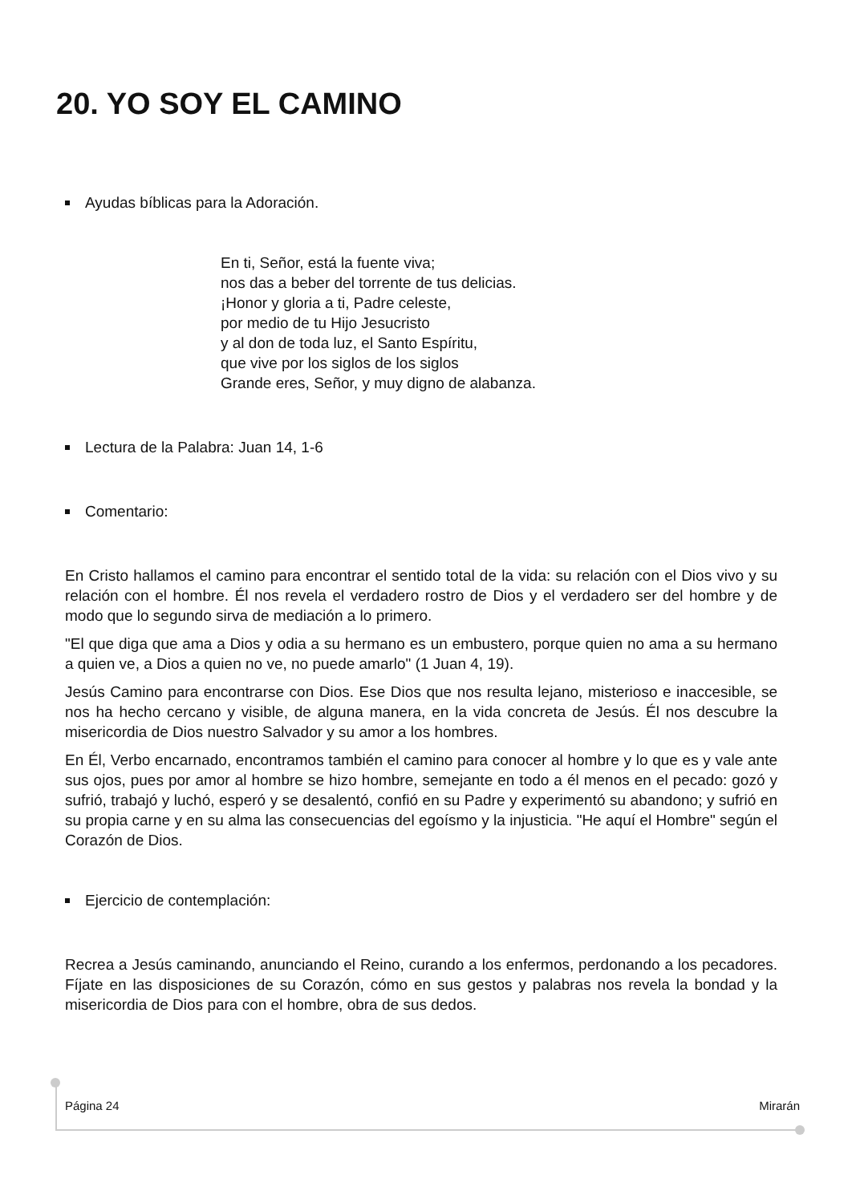20. YO SOY EL CAMINO
Ayudas bíblicas para la Adoración.
En ti, Señor, está la fuente viva;
nos das a beber del torrente de tus delicias.
¡Honor y gloria a ti, Padre celeste,
por medio de tu Hijo Jesucristo
y al don de toda luz, el Santo Espíritu,
que vive por los siglos de los siglos
Grande eres, Señor, y muy digno de alabanza.
Lectura de la Palabra: Juan 14, 1-6
Comentario:
En Cristo hallamos el camino para encontrar el sentido total de la vida: su relación con el Dios vivo y su relación con el hombre. Él nos revela el verdadero rostro de Dios y el verdadero ser del hombre y de modo que lo segundo sirva de mediación a lo primero.
"El que diga que ama a Dios y odia a su hermano es un embustero, porque quien no ama a su hermano a quien ve, a Dios a quien no ve, no puede amarlo" (1 Juan 4, 19).
Jesús Camino para encontrarse con Dios. Ese Dios que nos resulta lejano, misterioso e inaccesible, se nos ha hecho cercano y visible, de alguna manera, en la vida concreta de Jesús. Él nos descubre la misericordia de Dios nuestro Salvador y su amor a los hombres.
En Él, Verbo encarnado, encontramos también el camino para conocer al hombre y lo que es y vale ante sus ojos, pues por amor al hombre se hizo hombre, semejante en todo a él menos en el pecado: gozó y sufrió, trabajó y luchó, esperó y se desalentó, confió en su Padre y experimentó su abandono; y sufrió en su propia carne y en su alma las consecuencias del egoísmo y la injusticia. "He aquí el Hombre" según el Corazón de Dios.
Ejercicio de contemplación:
Recrea a Jesús caminando, anunciando el Reino, curando a los enfermos, perdonando a los pecadores. Fíjate en las disposiciones de su Corazón, cómo en sus gestos y palabras nos revela la bondad y la misericordia de Dios para con el hombre, obra de sus dedos.
Página 24 Mirarán